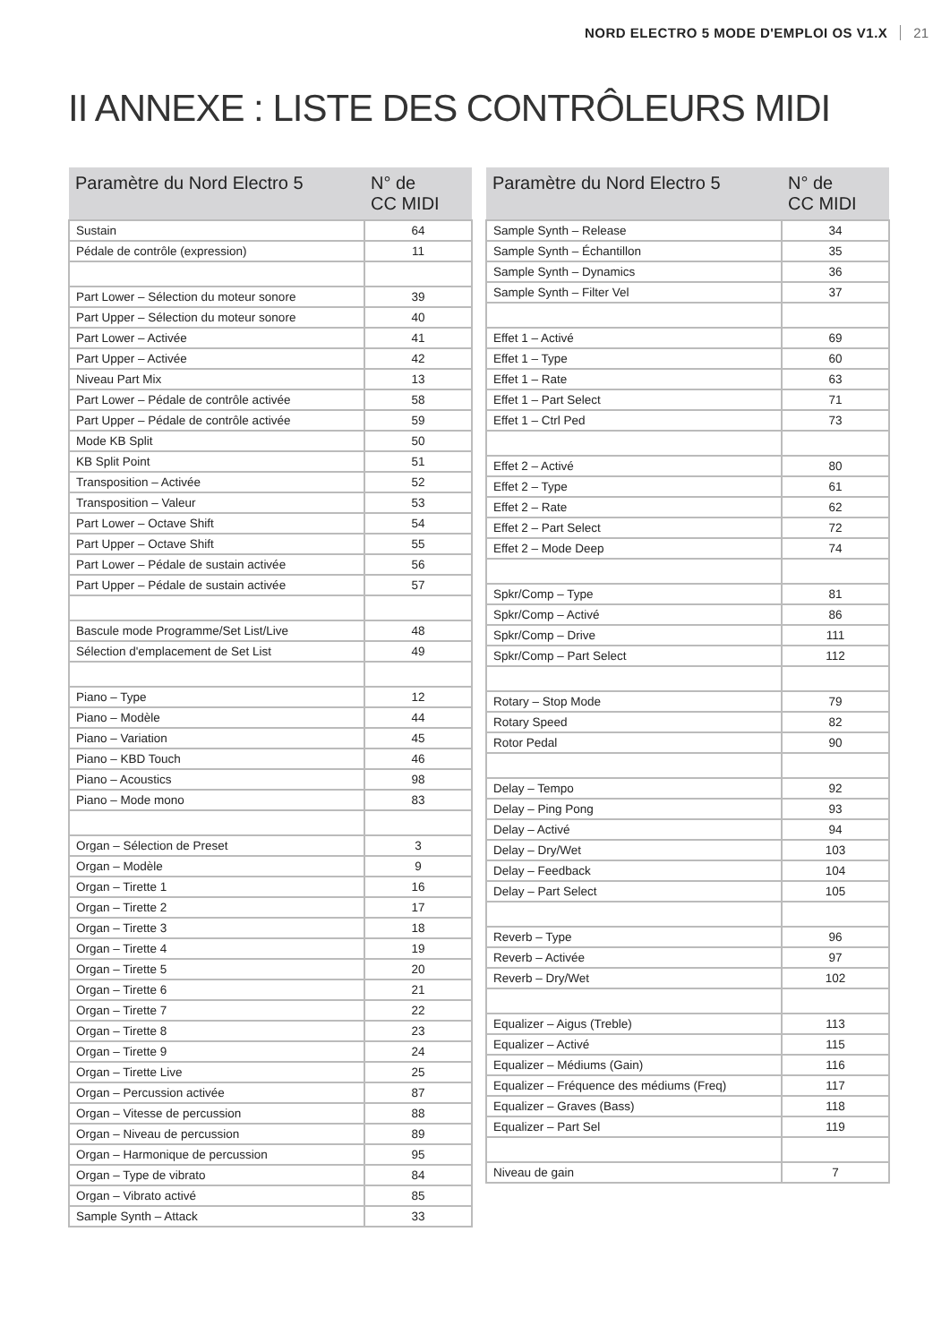NORD ELECTRO 5 MODE D'EMPLOI OS V1.X 21
II ANNEXE : LISTE DES CONTRÔLEURS MIDI
| Paramètre du Nord Electro 5 | N° de CC MIDI |
| --- | --- |
| Sustain | 64 |
| Pédale de contrôle (expression) | 11 |
| Part Lower – Sélection du moteur sonore | 39 |
| Part Upper – Sélection du moteur sonore | 40 |
| Part Lower – Activée | 41 |
| Part Upper – Activée | 42 |
| Niveau Part Mix | 13 |
| Part Lower – Pédale de contrôle activée | 58 |
| Part Upper – Pédale de contrôle activée | 59 |
| Mode KB Split | 50 |
| KB Split Point | 51 |
| Transposition – Activée | 52 |
| Transposition – Valeur | 53 |
| Part Lower – Octave Shift | 54 |
| Part Upper – Octave Shift | 55 |
| Part Lower – Pédale de sustain activée | 56 |
| Part Upper – Pédale de sustain activée | 57 |
| Bascule mode Programme/Set List/Live | 48 |
| Sélection d'emplacement de Set List | 49 |
| Piano – Type | 12 |
| Piano – Modèle | 44 |
| Piano – Variation | 45 |
| Piano – KBD Touch | 46 |
| Piano – Acoustics | 98 |
| Piano – Mode mono | 83 |
| Organ – Sélection de Preset | 3 |
| Organ – Modèle | 9 |
| Organ – Tirette 1 | 16 |
| Organ – Tirette 2 | 17 |
| Organ – Tirette 3 | 18 |
| Organ – Tirette 4 | 19 |
| Organ – Tirette 5 | 20 |
| Organ – Tirette 6 | 21 |
| Organ – Tirette 7 | 22 |
| Organ – Tirette 8 | 23 |
| Organ – Tirette 9 | 24 |
| Organ – Tirette Live | 25 |
| Organ – Percussion activée | 87 |
| Organ – Vitesse de percussion | 88 |
| Organ – Niveau de percussion | 89 |
| Organ – Harmonique de percussion | 95 |
| Organ – Type de vibrato | 84 |
| Organ – Vibrato activé | 85 |
| Sample Synth – Attack | 33 |
| Paramètre du Nord Electro 5 | N° de CC MIDI |
| --- | --- |
| Sample Synth – Release | 34 |
| Sample Synth – Échantillon | 35 |
| Sample Synth – Dynamics | 36 |
| Sample Synth – Filter Vel | 37 |
| Effet 1 – Activé | 69 |
| Effet 1 – Type | 60 |
| Effet 1 – Rate | 63 |
| Effet 1 – Part Select | 71 |
| Effet 1 – Ctrl Ped | 73 |
| Effet 2 – Activé | 80 |
| Effet 2 – Type | 61 |
| Effet 2 – Rate | 62 |
| Effet 2 – Part Select | 72 |
| Effet 2 – Mode Deep | 74 |
| Spkr/Comp – Type | 81 |
| Spkr/Comp – Activé | 86 |
| Spkr/Comp – Drive | 111 |
| Spkr/Comp – Part Select | 112 |
| Rotary – Stop Mode | 79 |
| Rotary Speed | 82 |
| Rotor Pedal | 90 |
| Delay – Tempo | 92 |
| Delay – Ping Pong | 93 |
| Delay – Activé | 94 |
| Delay – Dry/Wet | 103 |
| Delay – Feedback | 104 |
| Delay – Part Select | 105 |
| Reverb – Type | 96 |
| Reverb – Activée | 97 |
| Reverb – Dry/Wet | 102 |
| Equalizer – Aigus (Treble) | 113 |
| Equalizer – Activé | 115 |
| Equalizer – Médiums (Gain) | 116 |
| Equalizer – Fréquence des médiums (Freq) | 117 |
| Equalizer – Graves (Bass) | 118 |
| Equalizer – Part Sel | 119 |
| Niveau de gain | 7 |